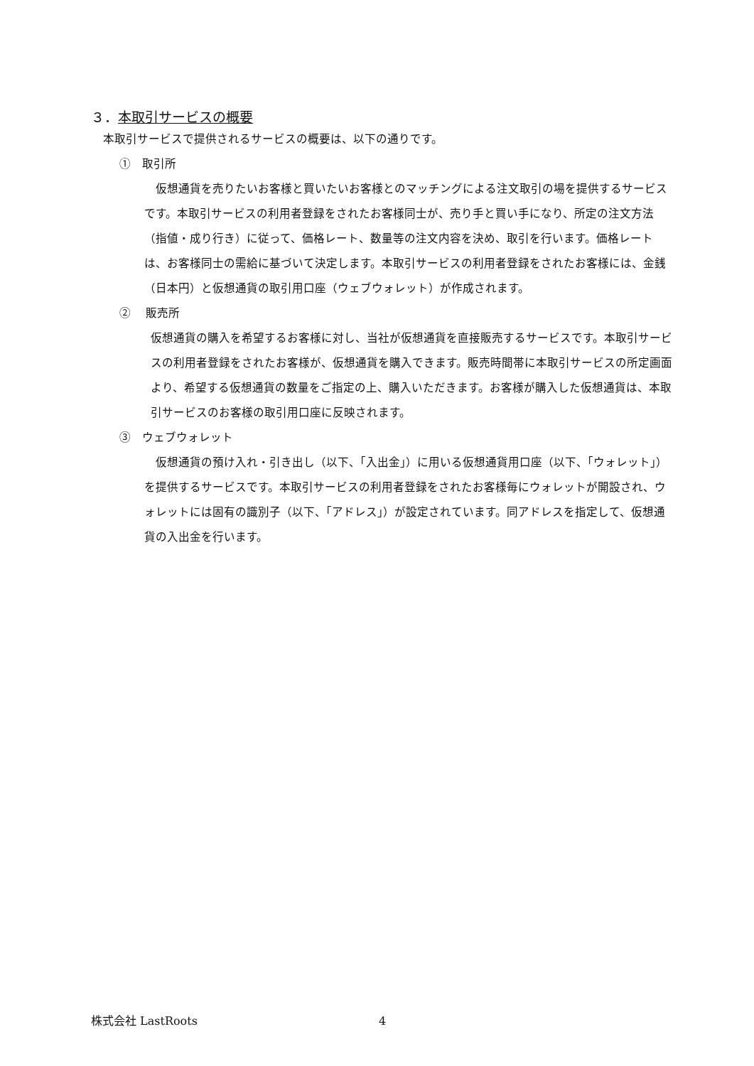３．本取引サービスの概要
本取引サービスで提供されるサービスの概要は、以下の通りです。
①　取引所
　仮想通貨を売りたいお客様と買いたいお客様とのマッチングによる注文取引の場を提供するサービスです。本取引サービスの利用者登録をされたお客様同士が、売り手と買い手になり、所定の注文方法（指値・成り行き）に従って、価格レート、数量等の注文内容を決め、取引を行います。価格レートは、お客様同士の需給に基づいて決定します。本取引サービスの利用者登録をされたお客様には、金銭（日本円）と仮想通貨の取引用口座（ウェブウォレット）が作成されます。
②　 販売所
仮想通貨の購入を希望するお客様に対し、当社が仮想通貨を直接販売するサービスです。本取引サービスの利用者登録をされたお客様が、仮想通貨を購入できます。販売時間帯に本取引サービスの所定画面より、希望する仮想通貨の数量をご指定の上、購入いただきます。お客様が購入した仮想通貨は、本取引サービスのお客様の取引用口座に反映されます。
③　ウェブウォレット
　仮想通貨の預け入れ・引き出し（以下、「入出金」）に用いる仮想通貨用口座（以下、「ウォレット」）を提供するサービスです。本取引サービスの利用者登録をされたお客様毎にウォレットが開設され、ウォレットには固有の識別子（以下、「アドレス」）が設定されています。同アドレスを指定して、仮想通貨の入出金を行います。
株式会社 LastRoots 4